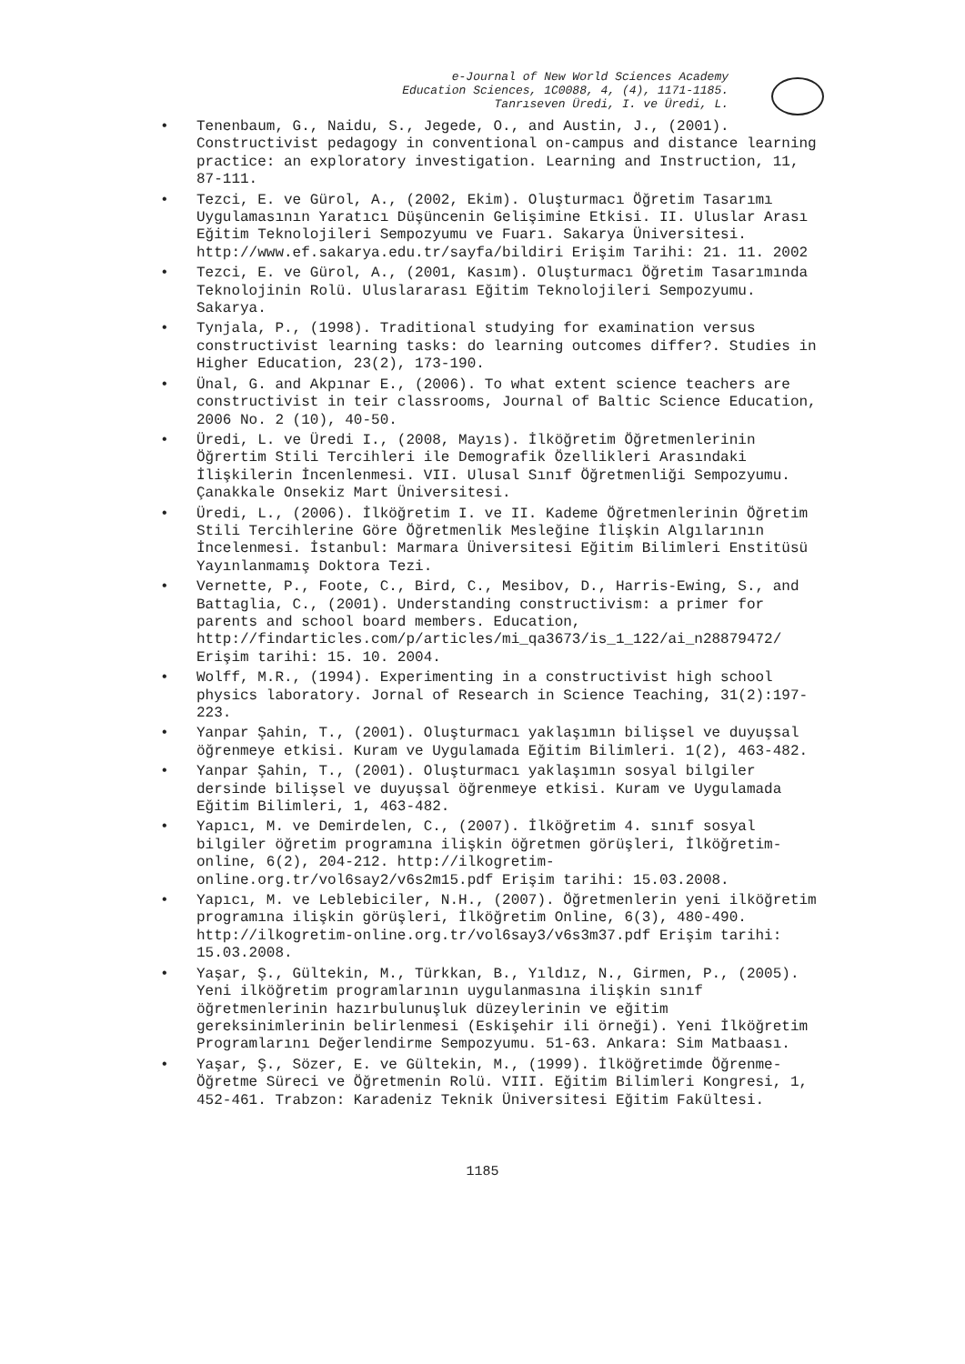e-Journal of New World Sciences Academy
Education Sciences, 1C0088, 4, (4), 1171-1185.
Tanrıseven Üredi, I. ve Üredi, L.
• Tenenbaum, G., Naidu, S., Jegede, O., and Austin, J., (2001). Constructivist pedagogy in conventional on-campus and distance learning practice: an exploratory investigation. Learning and Instruction, 11, 87-111.
• Tezci, E. ve Gürol, A., (2002, Ekim). Oluşturmacı Öğretim Tasarımı Uygulamasının Yaratıcı Düşüncenin Gelişimine Etkisi. II. Uluslar Arası Eğitim Teknolojileri Sempozyumu ve Fuarı. Sakarya Üniversitesi. http://www.ef.sakarya.edu.tr/sayfa/bildiri Erişim Tarihi: 21. 11. 2002
• Tezci, E. ve Gürol, A., (2001, Kasım). Oluşturmacı Öğretim Tasarımında Teknolojinin Rolü. Uluslararası Eğitim Teknolojileri Sempozyumu. Sakarya.
• Tynjala, P., (1998). Traditional studying for examination versus constructivist learning tasks: do learning outcomes differ?. Studies in Higher Education, 23(2), 173-190.
• Ünal, G. and Akpınar E., (2006). To what extent science teachers are constructivist in teir classrooms, Journal of Baltic Science Education, 2006 No. 2 (10), 40-50.
• Üredi, L. ve Üredi I., (2008, Mayıs). İlköğretim Öğretmenlerinin Öğrertim Stili Tercihleri ile Demografik Özellikleri Arasındaki İlişkilerin İncenlenmesi. VII. Ulusal Sınıf Öğretmenliği Sempozyumu. Çanakkale Onsekiz Mart Üniversitesi.
• Üredi, L., (2006). İlköğretim I. ve II. Kademe Öğretmenlerinin Öğretim Stili Tercihlerine Göre Öğretmenlik Mesleğine İlişkin Algılarının İncelenmesi. İstanbul: Marmara Üniversitesi Eğitim Bilimleri Enstitüsü Yayınlanmamış Doktora Tezi.
• Vernette, P., Foote, C., Bird, C., Mesibov, D., Harris-Ewing, S., and Battaglia, C., (2001). Understanding constructivism: a primer for parents and school board members. Education, http://findarticles.com/p/articles/mi_qa3673/is_1_122/ai_n28879472/ Erişim tarihi: 15. 10. 2004.
• Wolff, M.R., (1994). Experimenting in a constructivist high school physics laboratory. Jornal of Research in Science Teaching, 31(2):197-223.
• Yanpar Şahin, T., (2001). Oluşturmacı yaklaşımın bilişsel ve duyuşsal öğrenmeye etkisi. Kuram ve Uygulamada Eğitim Bilimleri. 1(2), 463-482.
• Yanpar Şahin, T., (2001). Oluşturmacı yaklaşımın sosyal bilgiler dersinde bilişsel ve duyuşsal öğrenmeye etkisi. Kuram ve Uygulamada Eğitim Bilimleri, 1, 463-482.
• Yapıcı, M. ve Demirdelen, C., (2007). İlköğretim 4. sınıf sosyal bilgiler öğretim programına ilişkin öğretmen görüşleri, İlköğretim-online, 6(2), 204-212. http://ilkogretim-online.org.tr/vol6say2/v6s2m15.pdf Erişim tarihi: 15.03.2008.
• Yapıcı, M. ve Leblebiciler, N.H., (2007). Öğretmenlerin yeni ilköğretim programına ilişkin görüşleri, İlköğretim Online, 6(3), 480-490. http://ilkogretim-online.org.tr/vol6say3/v6s3m37.pdf Erişim tarihi: 15.03.2008.
• Yaşar, Ş., Gültekin, M., Türkkan, B., Yıldız, N., Girmen, P., (2005). Yeni ilköğretim programlarının uygulanmasına ilişkin sınıf öğretmenlerinin hazırbulunuşluk düzeylerinin ve eğitim gereksinimlerinin belirlenmesi (Eskişehir ili örneği). Yeni İlköğretim Programlarını Değerlendirme Sempozyumu. 51-63. Ankara: Sim Matbaası.
• Yaşar, Ş., Sözer, E. ve Gültekin, M., (1999). İlköğretimde Öğrenme-Öğretme Süreci ve Öğretmenin Rolü. VIII. Eğitim Bilimleri Kongresi, 1, 452-461. Trabzon: Karadeniz Teknik Üniversitesi Eğitim Fakültesi.
1185